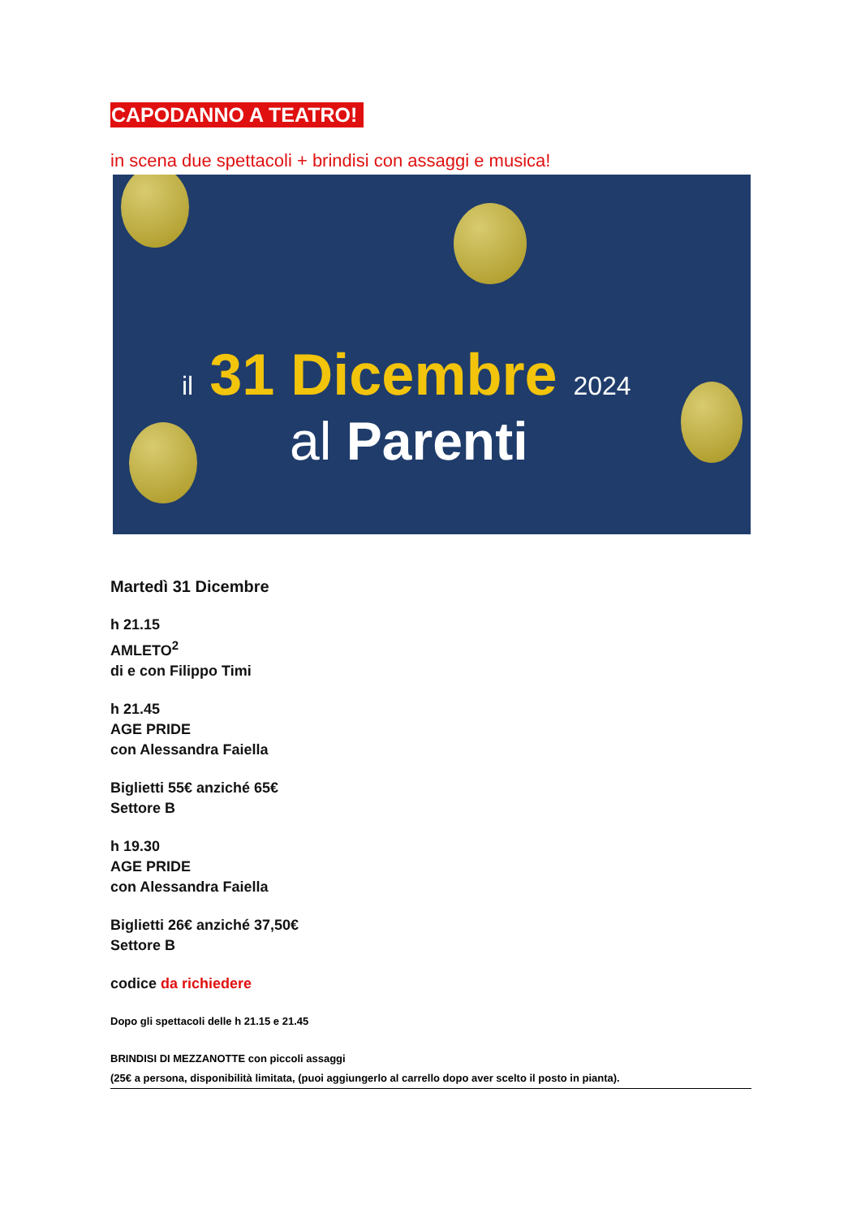CAPODANNO A TEATRO!
in scena due spettacoli + brindisi con assaggi e musica!
il 31 Dicembre 2024
al Parenti
Martedì 31 Dicembre
h 21.15
AMLETO<sup>2</sup>
di e con Filippo Timi
h 21.45
AGE PRIDE
con Alessandra Faiella
Biglietti 55€ anziché 65€
Settore B
h 19.30
AGE PRIDE
con Alessandra Faiella
Biglietti 26€ anziché 37,50€
Settore B
codice da richiedere
Dopo gli spettacoli delle h 21.15 e 21.45
BRINDISI DI MEZZANOTTE con piccoli assaggi
(25€ a persona, disponibilità limitata, (puoi aggiungerlo al carrello dopo aver scelto il posto in pianta).